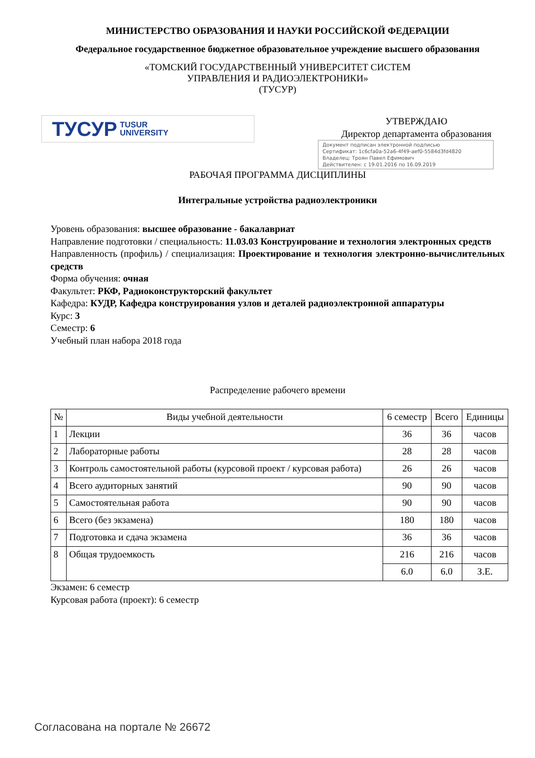МИНИСТЕРСТВО ОБРАЗОВАНИЯ И НАУКИ РОССИЙСКОЙ ФЕДЕРАЦИИ
Федеральное государственное бюджетное образовательное учреждение высшего образования
«ТОМСКИЙ ГОСУДАРСТВЕННЫЙ УНИВЕРСИТЕТ СИСТЕМ
УПРАВЛЕНИЯ И РАДИОЭЛЕКТРОНИКИ»
(ТУСУР)
ТУСУР TUSUR
UNIVERSITY
УТВЕРЖДАЮ
Директор департамента образования
Документ подписан электронной подписью
Сертификат: 1c6cfa0a-52a6-4f49-aef0-5584d3fd4820
Владелец: Троян Павел Ефимович
Действителен: с 19.01.2016 по 16.09.2019
РАБОЧАЯ ПРОГРАММА ДИСЦИПЛИНЫ
Интегральные устройства радиоэлектроники
Уровень образования: высшее образование - бакалавриат
Направление подготовки / специальность: 11.03.03 Конструирование и технология электронных средств
Направленность (профиль) / специализация: Проектирование и технология электронно-вычислительных средств
Форма обучения: очная
Факультет: РКФ, Радиоконструкторский факультет
Кафедра: КУДР, Кафедра конструирования узлов и деталей радиоэлектронной аппаратуры
Курс: 3
Семестр: 6
Учебный план набора 2018 года
Распределение рабочего времени
| № | Виды учебной деятельности | 6 семестр | Всего | Единицы |
| --- | --- | --- | --- | --- |
| 1 | Лекции | 36 | 36 | часов |
| 2 | Лабораторные работы | 28 | 28 | часов |
| 3 | Контроль самостоятельной работы (курсовой проект / курсовая работа) | 26 | 26 | часов |
| 4 | Всего аудиторных занятий | 90 | 90 | часов |
| 5 | Самостоятельная работа | 90 | 90 | часов |
| 6 | Всего (без экзамена) | 180 | 180 | часов |
| 7 | Подготовка и сдача экзамена | 36 | 36 | часов |
| 8 | Общая трудоемкость | 216 | 216 | часов |
| | | 6.0 | 6.0 | З.Е. |
Экзамен: 6 семестр
Курсовая работа (проект): 6 семестр
Согласована на портале № 26672